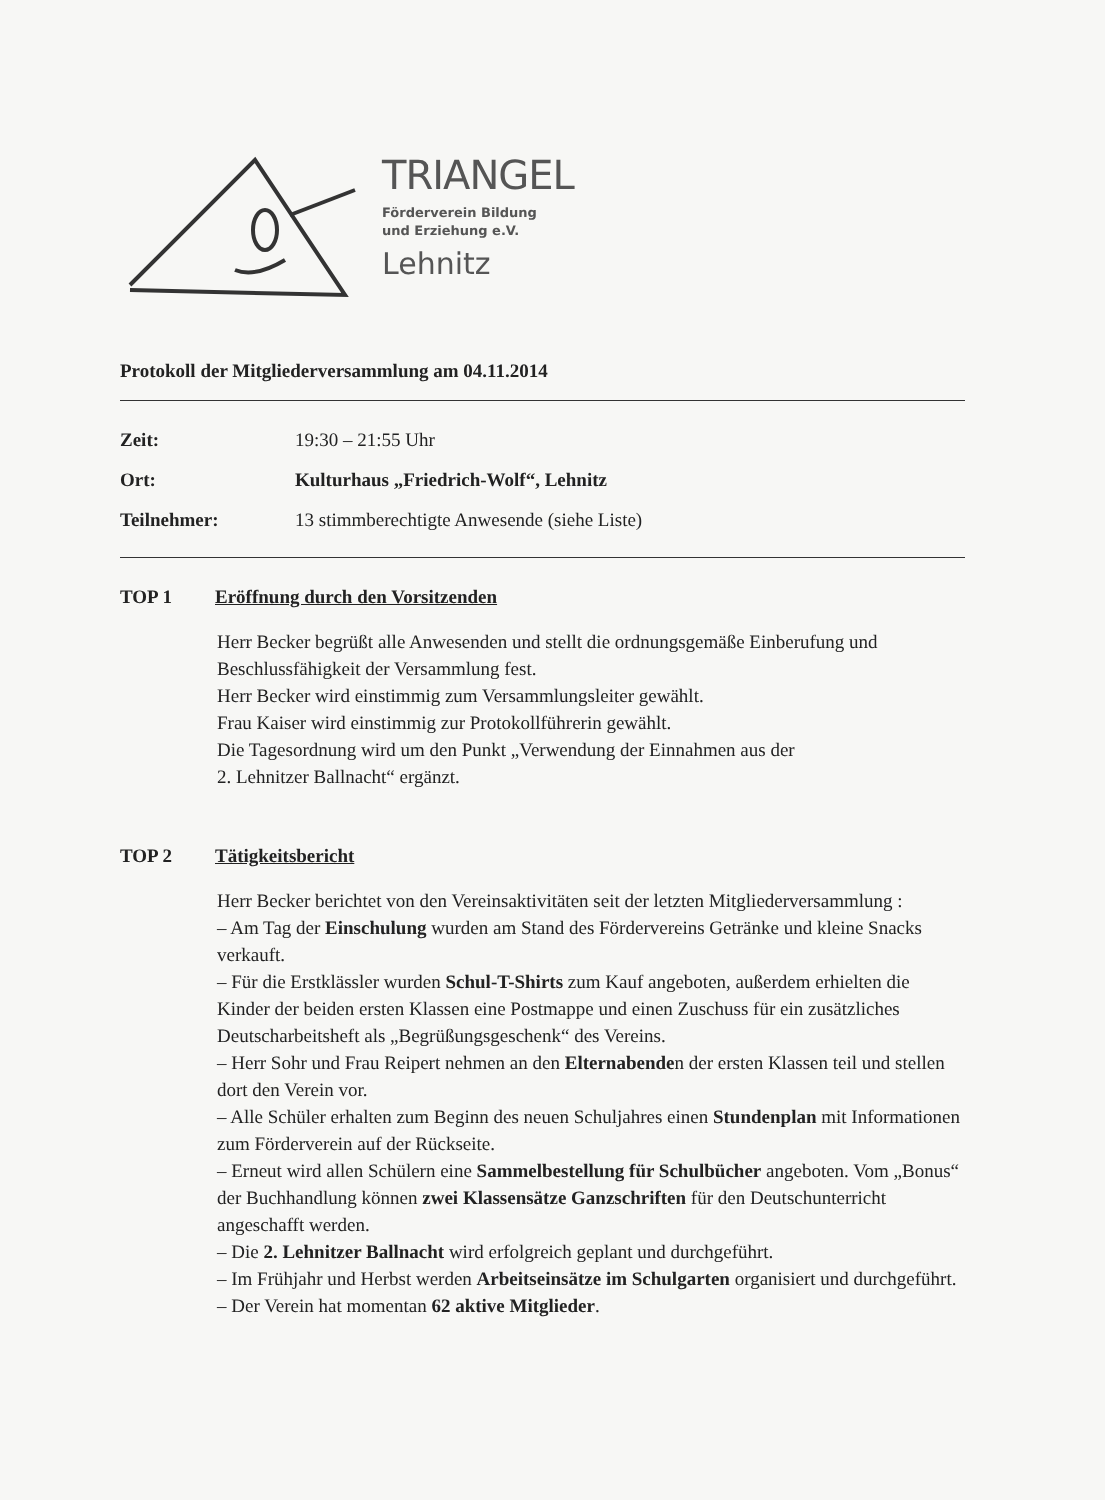TRIANGEL
Förderverein Bildung
und Erziehung e.V.
Lehnitz
Protokoll der Mitgliederversammlung am 04.11.2014
Zeit: 19:30 – 21:55 Uhr
Ort: Kulturhaus „Friedrich-Wolf“, Lehnitz
Teilnehmer: 13 stimmberechtigte Anwesende (siehe Liste)
TOP 1 Eröffnung durch den Vorsitzenden
Herr Becker begrüßt alle Anwesenden und stellt die ordnungsgemäße Einberufung und Beschlussfähigkeit der Versammlung fest.
Herr Becker wird einstimmig zum Versammlungsleiter gewählt.
Frau Kaiser wird einstimmig zur Protokollführerin gewählt.
Die Tagesordnung wird um den Punkt „Verwendung der Einnahmen aus der
2. Lehnitzer Ballnacht“ ergänzt.
TOP 2 Tätigkeitsbericht
Herr Becker berichtet von den Vereinsaktivitäten seit der letzten Mitgliederversammlung :
– Am Tag der Einschulung wurden am Stand des Fördervereins Getränke und kleine Snacks verkauft.
– Für die Erstklässler wurden Schul-T-Shirts zum Kauf angeboten, außerdem erhielten die Kinder der beiden ersten Klassen eine Postmappe und einen Zuschuss für ein zusätzliches Deutscharbeitsheft als „Begrüßungsgeschenk“ des Vereins.
– Herr Sohr und Frau Reipert nehmen an den Elternabenden der ersten Klassen teil und stellen dort den Verein vor.
– Alle Schüler erhalten zum Beginn des neuen Schuljahres einen Stundenplan mit Informationen zum Förderverein auf der Rückseite.
– Erneut wird allen Schülern eine Sammelbestellung für Schulbücher angeboten. Vom „Bonus“ der Buchhandlung können zwei Klassensätze Ganzschriften für den Deutschunterricht angeschafft werden.
– Die 2. Lehnitzer Ballnacht wird erfolgreich geplant und durchgeführt.
– Im Frühjahr und Herbst werden Arbeitseinsätze im Schulgarten organisiert und durchgeführt.
– Der Verein hat momentan 62 aktive Mitglieder.